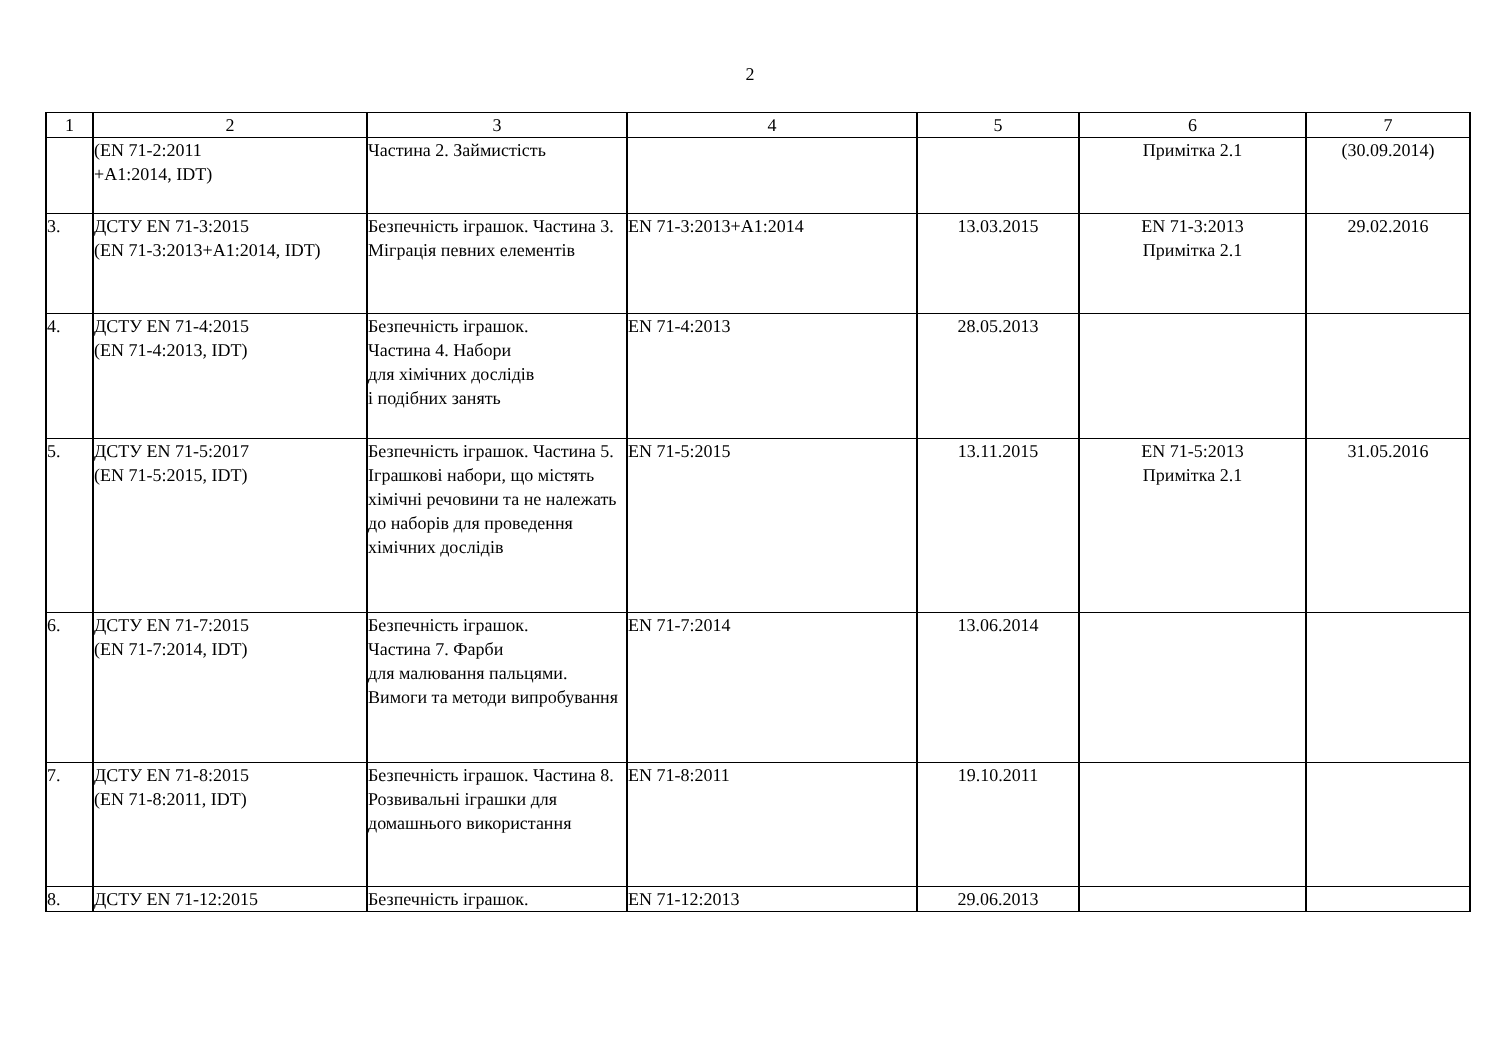2
| 1 | 2 | 3 | 4 | 5 | 6 | 7 |
| --- | --- | --- | --- | --- | --- | --- |
| | (EN 71-2:2011 +A1:2014, IDT) | Частина 2. Займистість | | | Примітка 2.1 | (30.09.2014) |
| 3. | ДСТУ EN 71-3:2015 (EN 71-3:2013+A1:2014, IDT) | Безпечність іграшок. Частина 3. Міграція певних елементів | EN 71-3:2013+A1:2014 | 13.03.2015 | EN 71-3:2013 Примітка 2.1 | 29.02.2016 |
| 4. | ДСТУ EN 71-4:2015 (EN 71-4:2013, IDT) | Безпечність іграшок. Частина 4. Набори для хімічних дослідів і подібних занять | EN 71-4:2013 | 28.05.2013 | | |
| 5. | ДСТУ EN 71-5:2017 (EN 71-5:2015, IDT) | Безпечність іграшок. Частина 5. Іграшкові набори, що містять хімічні речовини та не належать до наборів для проведення хімічних дослідів | EN 71-5:2015 | 13.11.2015 | EN 71-5:2013 Примітка 2.1 | 31.05.2016 |
| 6. | ДСТУ EN 71-7:2015 (EN 71-7:2014, IDT) | Безпечність іграшок. Частина 7. Фарби для малювання пальцями. Вимоги та методи випробування | EN 71-7:2014 | 13.06.2014 | | |
| 7. | ДСТУ EN 71-8:2015 (EN 71-8:2011, IDT) | Безпечність іграшок. Частина 8. Розвивальні іграшки для домашнього використання | EN 71-8:2011 | 19.10.2011 | | |
| 8. | ДСТУ EN 71-12:2015 | Безпечність іграшок. | EN 71-12:2013 | 29.06.2013 | | |